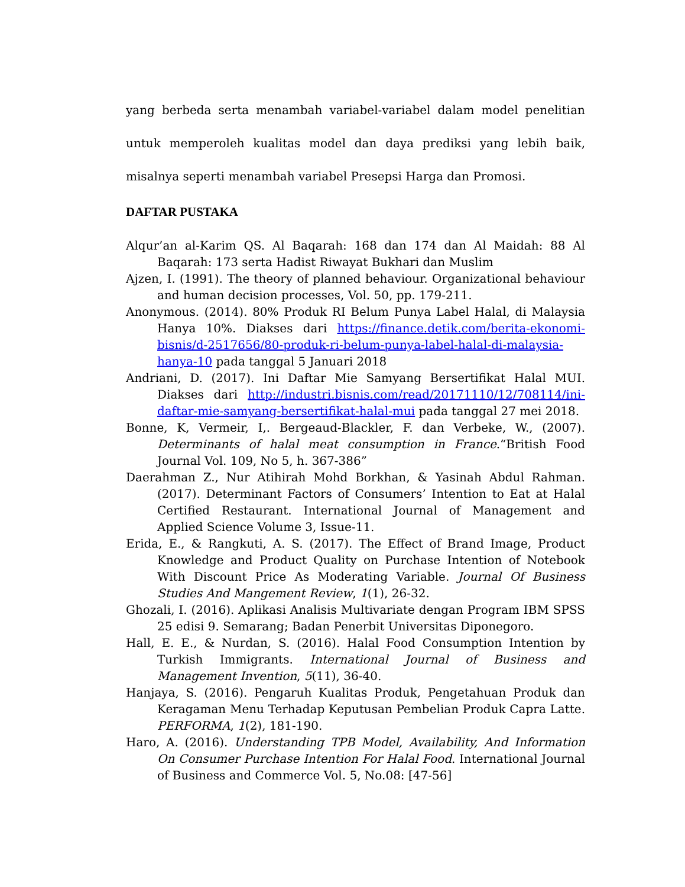yang berbeda serta menambah variabel-variabel dalam model penelitian untuk memperoleh kualitas model dan daya prediksi yang lebih baik, misalnya seperti menambah variabel Presepsi Harga dan Promosi.
DAFTAR PUSTAKA
Alqur’an al-Karim QS. Al Baqarah: 168 dan 174 dan Al Maidah: 88 Al Baqarah: 173 serta Hadist Riwayat Bukhari dan Muslim
Ajzen, I. (1991). The theory of planned behaviour. Organizational behaviour and human decision processes, Vol. 50, pp. 179-211.
Anonymous. (2014). 80% Produk RI Belum Punya Label Halal, di Malaysia Hanya 10%. Diakses dari https://finance.detik.com/berita-ekonomi-bisnis/d-2517656/80-produk-ri-belum-punya-label-halal-di-malaysia-hanya-10 pada tanggal 5 Januari 2018
Andriani, D. (2017). Ini Daftar Mie Samyang Bersertifikat Halal MUI. Diakses dari http://industri.bisnis.com/read/20171110/12/708114/ini-daftar-mie-samyang-bersertifikat-halal-mui pada tanggal 27 mei 2018.
Bonne, K, Vermeir, I,. Bergeaud-Blackler, F. dan Verbeke, W., (2007). Determinants of halal meat consumption in France.“British Food Journal Vol. 109, No 5, h. 367-386”
Daerahman Z., Nur Atihirah Mohd Borkhan, & Yasinah Abdul Rahman. (2017). Determinant Factors of Consumers’ Intention to Eat at Halal Certified Restaurant. International Journal of Management and Applied Science Volume 3, Issue-11.
Erida, E., & Rangkuti, A. S. (2017). The Effect of Brand Image, Product Knowledge and Product Quality on Purchase Intention of Notebook With Discount Price As Moderating Variable. Journal Of Business Studies And Mangement Review, 1(1), 26-32.
Ghozali, I. (2016). Aplikasi Analisis Multivariate dengan Program IBM SPSS 25 edisi 9. Semarang; Badan Penerbit Universitas Diponegoro.
Hall, E. E., & Nurdan, S. (2016). Halal Food Consumption Intention by Turkish Immigrants. International Journal of Business and Management Invention, 5(11), 36-40.
Hanjaya, S. (2016). Pengaruh Kualitas Produk, Pengetahuan Produk dan Keragaman Menu Terhadap Keputusan Pembelian Produk Capra Latte. PERFORMA, 1(2), 181-190.
Haro, A. (2016). Understanding TPB Model, Availability, And Information On Consumer Purchase Intention For Halal Food. International Journal of Business and Commerce Vol. 5, No.08: [47-56]